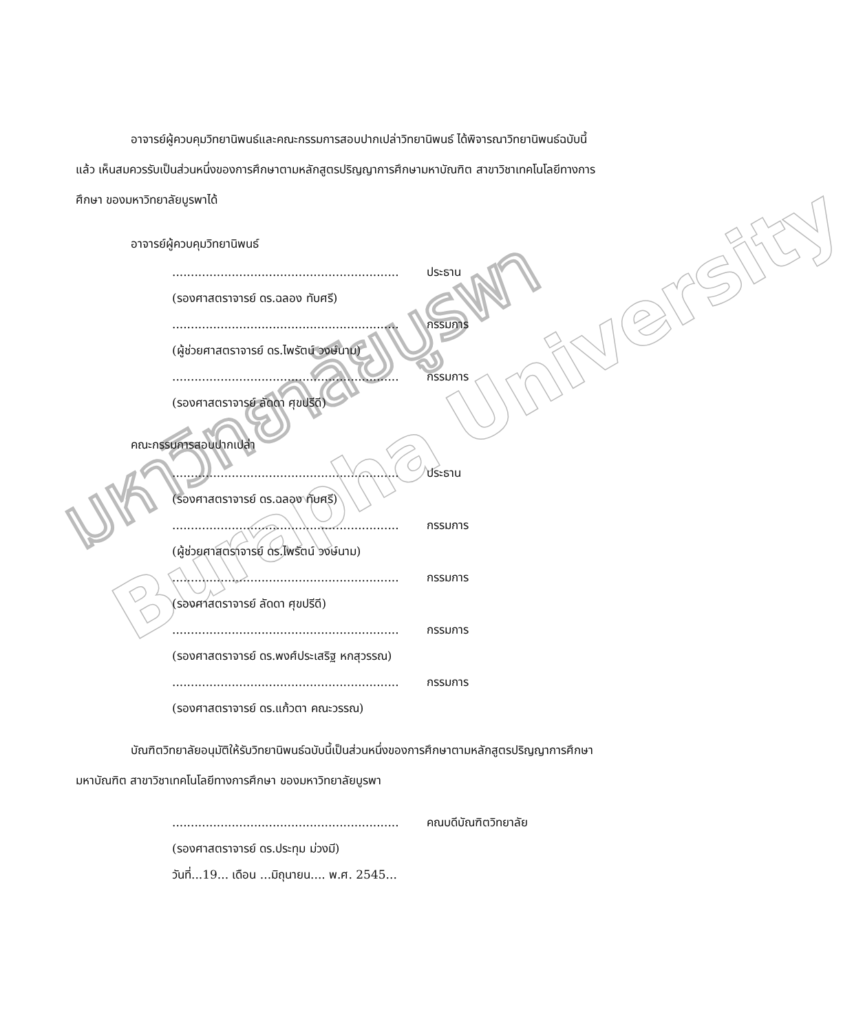มหาวิทยาลัยบูรพา
Burapha University
อาจารย์ผู้ควบคุมวิทยานิพนธ์และคณะกรรมการสอบปากเปล่าวิทยานิพนธ์ ได้พิจารณาวิทยานิพนธ์ฉบับนี้แล้ว เห็นสมควรรับเป็นส่วนหนึ่งของการศึกษาตามหลักสูตรปริญญาการศึกษามหาบัณฑิต สาขาวิชาเทคโนโลยีทางการศึกษา ของมหาวิทยาลัยบูรพาได้
อาจารย์ผู้ควบคุมวิทยานิพนธ์
............................................................. ประธาน
(รองศาสตราจารย์ ดร.ฉลอง ทับศรี)
............................................................. กรรมการ
(ผู้ช่วยศาสตราจารย์ ดร.ไพรัตน์ วงษ์นาม)
............................................................. กรรมการ
(รองศาสตราจารย์ ลัดดา ศุขปรีดี)
คณะกรรมการสอบปากเปล่า
............................................................. ประธาน
(รองศาสตราจารย์ ดร.ฉลอง ทับศรี)
............................................................. กรรมการ
(ผู้ช่วยศาสตราจารย์ ดร.ไพรัตน์ วงษ์นาม)
............................................................. กรรมการ
(รองศาสตราจารย์ ลัดดา ศุขปรีดี)
............................................................. กรรมการ
(รองศาสตราจารย์ ดร.พงศ์ประเสริฐ หกสุวรรณ)
............................................................. กรรมการ
(รองศาสตราจารย์ ดร.แก้วตา คณะวรรณ)
บัณฑิตวิทยาลัยอนุมัติให้รับวิทยานิพนธ์ฉบับนี้เป็นส่วนหนึ่งของการศึกษาตามหลักสูตรปริญญาการศึกษามหาบัณฑิต สาขาวิชาเทคโนโลยีทางการศึกษา ของมหาวิทยาลัยบูรพา
............................................................. คณบดีบัณฑิตวิทยาลัย
(รองศาสตราจารย์ ดร.ประทุม ม่วงมี)
วันที่...19... เดือน ...มิถุนายน.... พ.ศ. 2545...